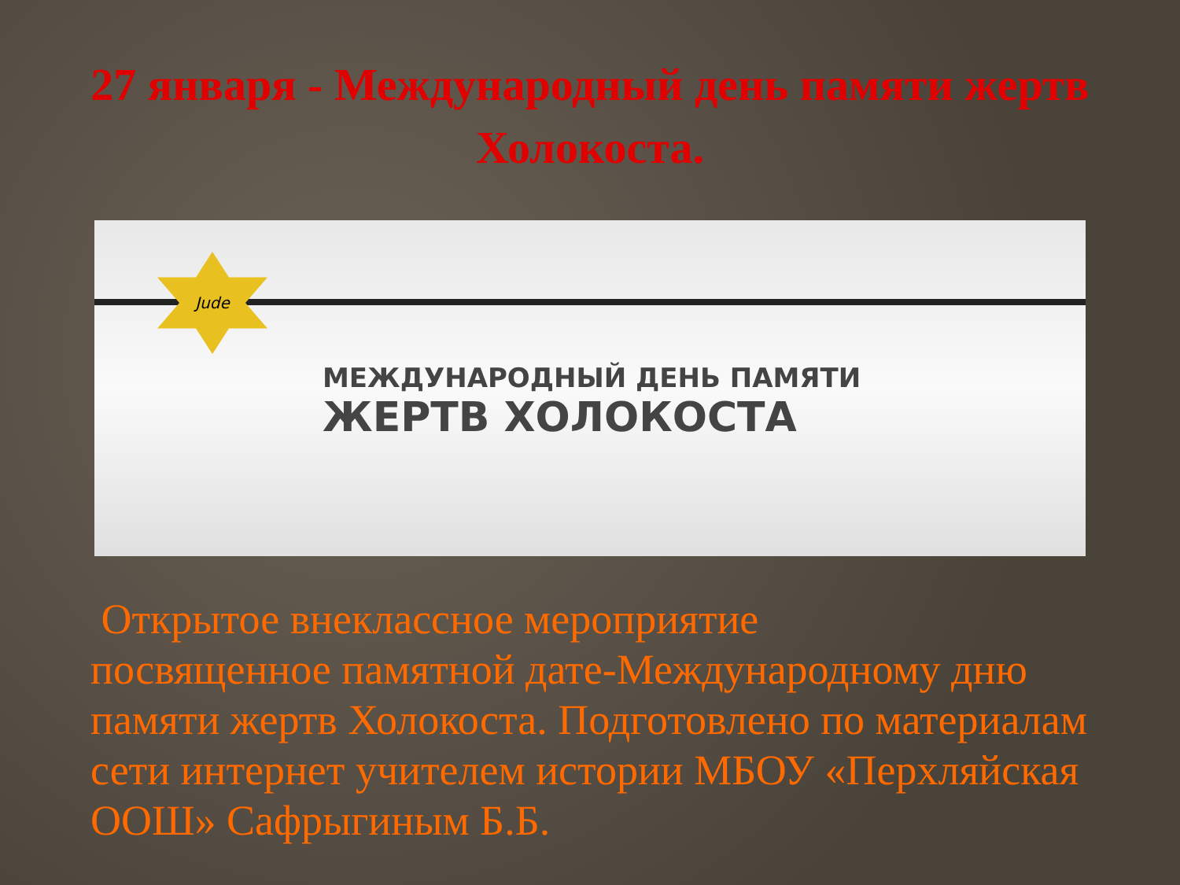27 января - Международный день памяти жертв Холокоста.
Jude
МЕЖДУНАРОДНЫЙ ДЕНЬ ПАМЯТИ
ЖЕРТВ ХОЛОКОСТА
Открытое внеклассное мероприятие
посвященное памятной дате-Международному дню памяти жертв Холокоста. Подготовлено по материалам сети интернет учителем истории МБОУ «Перхляйская ООШ» Сафрыгиным Б.Б.